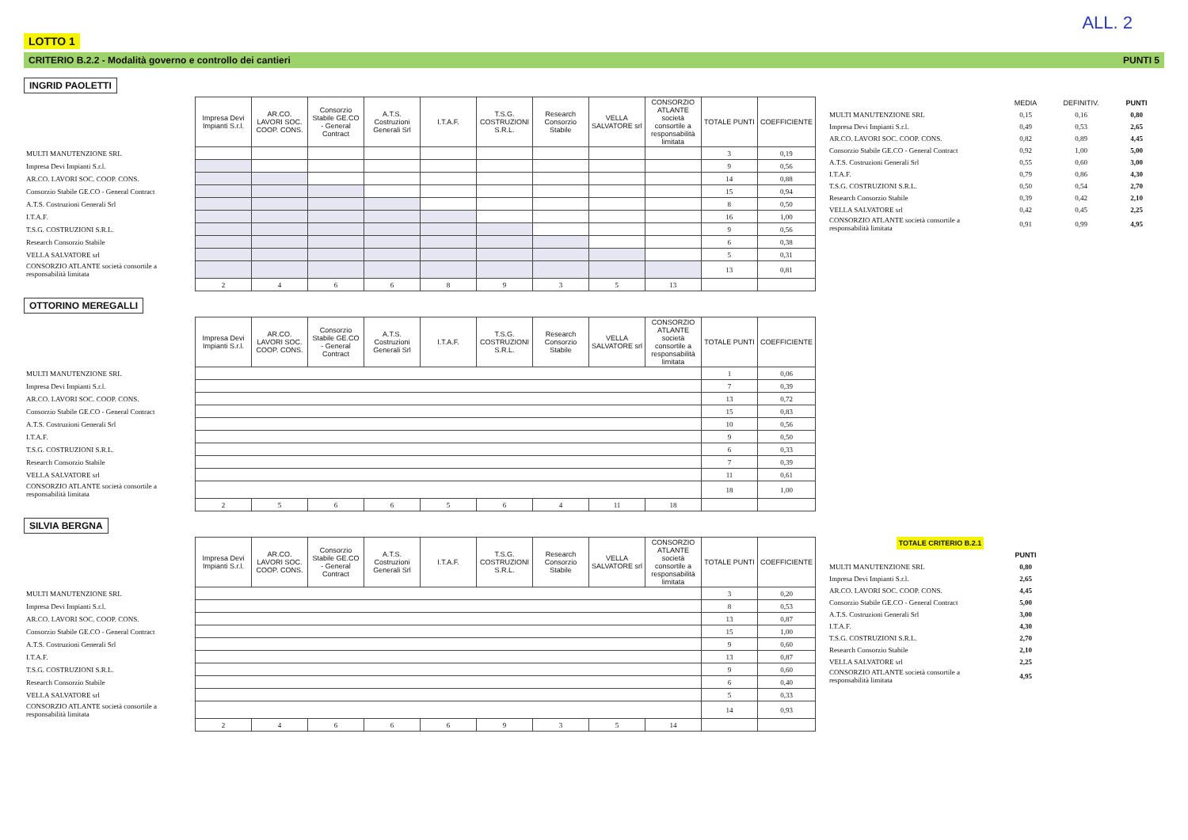ALL. 2
LOTTO 1
CRITERIO B.2.2 - Modalità governo e controllo dei cantieri PUNTI 5
INGRID PAOLETTI
| | Impresa Devi Impianti S.r.l. | AR.CO. LAVORI SOC. COOP. CONS. | Consorzio Stabile GE.CO - General Contract | A.T.S. Costruzioni Generali Srl | I.T.A.F. | T.S.G. COSTRUZIONI S.R.L. | Research Consorzio Stabile | VELLA SALVATORE srl | CONSORZIO ATLANTE società consortile a responsabilità limitata | TOTALE PUNTI | COEFFICIENTE |
| MULTI MANUTENZIONE SRL | | | | | | | | | | 3 | 0,19 |
| Impresa Devi Impianti S.r.l. | | | | | | | | | | 9 | 0,56 |
| AR.CO. LAVORI SOC. COOP. CONS. | | | | | | | | | | 14 | 0,88 |
| Consorzio Stabile GE.CO - General Contract | | | | | | | | | | 15 | 0,94 |
| A.T.S. Costruzioni Generali Srl | | | | | | | | | | 8 | 0,50 |
| I.T.A.F. | | | | | | | | | | 16 | 1,00 |
| T.S.G. COSTRUZIONI S.R.L. | | | | | | | | | | 9 | 0,56 |
| Research Consorzio Stabile | | | | | | | | | | 6 | 0,38 |
| VELLA SALVATORE srl | | | | | | | | | | 5 | 0,31 |
| CONSORZIO ATLANTE società consortile a responsabilità limitata | | | | | | | | | | 13 | 0,81 |
| | 2 | 4 | 6 | 6 | 8 | 9 | 3 | 5 | 13 | | |
| | MEDIA | DEFINITIV. | PUNTI |
| --- | --- | --- | --- |
| MULTI MANUTENZIONE SRL | 0,15 | 0,16 | 0,80 |
| Impresa Devi Impianti S.r.l. | 0,49 | 0,53 | 2,65 |
| AR.CO. LAVORI SOC. COOP. CONS. | 0,82 | 0,89 | 4,45 |
| Consorzio Stabile GE.CO - General Contract | 0,92 | 1,00 | 5,00 |
| A.T.S. Costruzioni Generali Srl | 0,55 | 0,60 | 3,00 |
| I.T.A.F. | 0,79 | 0,86 | 4,30 |
| T.S.G. COSTRUZIONI S.R.L. | 0,50 | 0,54 | 2,70 |
| Research Consorzio Stabile | 0,39 | 0,42 | 2,10 |
| VELLA SALVATORE srl | 0,42 | 0,45 | 2,25 |
| CONSORZIO ATLANTE società consortile a responsabilità limitata | 0,91 | 0,99 | 4,95 |
OTTORINO MEREGALLI
| | Impresa Devi Impianti S.r.l. | AR.CO. LAVORI SOC. COOP. CONS. | Consorzio Stabile GE.CO - General Contract | A.T.S. Costruzioni Generali Srl | I.T.A.F. | T.S.G. COSTRUZIONI S.R.L. | Research Consorzio Stabile | VELLA SALVATORE srl | CONSORZIO ATLANTE società consortile a responsabilità limitata | TOTALE PUNTI | COEFFICIENTE |
| MULTI MANUTENZIONE SRL | | | | | | | | | | 1 | 0,06 |
| Impresa Devi Impianti S.r.l. | | | | | | | | | | 7 | 0,39 |
| AR.CO. LAVORI SOC. COOP. CONS. | | | | | | | | | | 13 | 0,72 |
| Consorzio Stabile GE.CO - General Contract | | | | | | | | | | 15 | 0,83 |
| A.T.S. Costruzioni Generali Srl | | | | | | | | | | 10 | 0,56 |
| I.T.A.F. | | | | | | | | | | 9 | 0,50 |
| T.S.G. COSTRUZIONI S.R.L. | | | | | | | | | | 6 | 0,33 |
| Research Consorzio Stabile | | | | | | | | | | 7 | 0,39 |
| VELLA SALVATORE srl | | | | | | | | | | 11 | 0,61 |
| CONSORZIO ATLANTE società consortile a responsabilità limitata | | | | | | | | | | 18 | 1,00 |
| | 2 | 5 | 6 | 6 | 5 | 6 | 4 | 11 | 18 | | |
SILVIA BERGNA
| | Impresa Devi Impianti S.r.l. | AR.CO. LAVORI SOC. COOP. CONS. | Consorzio Stabile GE.CO - General Contract | A.T.S. Costruzioni Generali Srl | I.T.A.F. | T.S.G. COSTRUZIONI S.R.L. | Research Consorzio Stabile | VELLA SALVATORE srl | CONSORZIO ATLANTE società consortile a responsabilità limitata | TOTALE PUNTI | COEFFICIENTE |
| MULTI MANUTENZIONE SRL | | | | | | | | | | 3 | 0,20 |
| Impresa Devi Impianti S.r.l. | | | | | | | | | | 8 | 0,53 |
| AR.CO. LAVORI SOC. COOP. CONS. | | | | | | | | | | 13 | 0,87 |
| Consorzio Stabile GE.CO - General Contract | | | | | | | | | | 15 | 1,00 |
| A.T.S. Costruzioni Generali Srl | | | | | | | | | | 9 | 0,60 |
| I.T.A.F. | | | | | | | | | | 13 | 0,87 |
| T.S.G. COSTRUZIONI S.R.L. | | | | | | | | | | 9 | 0,60 |
| Research Consorzio Stabile | | | | | | | | | | 6 | 0,40 |
| VELLA SALVATORE srl | | | | | | | | | | 5 | 0,33 |
| CONSORZIO ATLANTE società consortile a responsabilità limitata | | | | | | | | | | 14 | 0,93 |
| | 2 | 4 | 6 | 6 | 6 | 9 | 3 | 5 | 14 | | |
| TOTALE CRITERIO B.2.1 | |
| | PUNTI |
| MULTI MANUTENZIONE SRL | 0,80 |
| Impresa Devi Impianti S.r.l. | 2,65 |
| AR.CO. LAVORI SOC. COOP. CONS. | 4,45 |
| Consorzio Stabile GE.CO - General Contract | 5,00 |
| A.T.S. Costruzioni Generali Srl | 3,00 |
| I.T.A.F. | 4,30 |
| T.S.G. COSTRUZIONI S.R.L. | 2,70 |
| Research Consorzio Stabile | 2,10 |
| VELLA SALVATORE srl | 2,25 |
| CONSORZIO ATLANTE società consortile a responsabilità limitata | 4,95 |